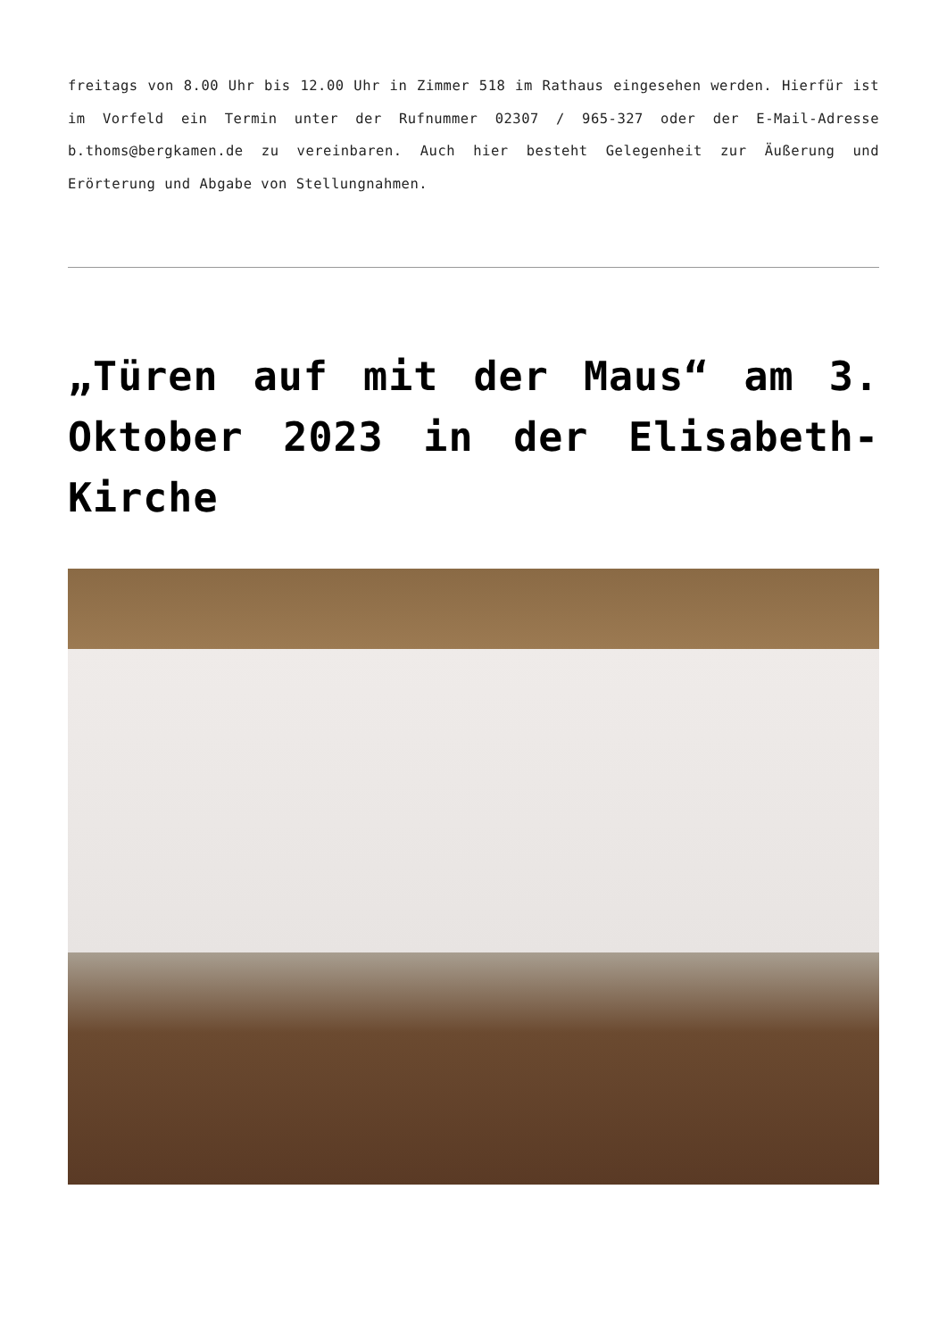freitags von 8.00 Uhr bis 12.00 Uhr in Zimmer 518 im Rathaus eingesehen werden. Hierfür ist im Vorfeld ein Termin unter der Rufnummer 02307 / 965-327 oder der E-Mail-Adresse b.thoms@bergkamen.de zu vereinbaren. Auch hier besteht Gelegenheit zur Äußerung und Erörterung und Abgabe von Stellungnahmen.
„Türen auf mit der Maus“ am 3. Oktober 2023 in der Elisabeth-Kirche